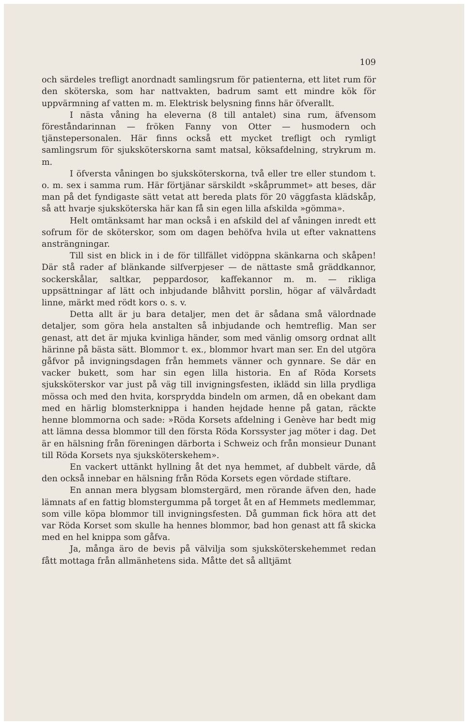109
och särdeles trefligt anordnadt samlingsrum för patienterna, ett litet rum för den sköterska, som har nattvakten, badrum samt ett mindre kök för uppvärmning af vatten m. m. Elektrisk belysning finns här öfverallt.
I nästa våning ha eleverna (8 till antalet) sina rum, äfvensom föreståndarinnan — fröken Fanny von Otter — husmodern och tjänstepersonalen. Här finns också ett mycket trefligt och rymligt samlingsrum för sjuksköterskorna samt matsal, köksafdelning, strykrum m. m.
I öfversta våningen bo sjuksköterskorna, två eller tre eller stundom t. o. m. sex i samma rum. Här förtjänar särskildt »skåprummet» att beses, där man på det fyndigaste sätt vetat att bereda plats för 20 väggfasta klädskåp, så att hvarje sjuksköterska här kan få sin egen lilla afskilda »gömma».
Helt omtänksamt har man också i en afskild del af våningen inredt ett sofrum för de sköterskor, som om dagen behöfva hvila ut efter vaknattens ansträngningar.
Till sist en blick in i de för tillfället vidöppna skänkarna och skåpen! Där stå rader af blänkande silfverpjeser — de nättaste små gräddkannor, sockerskålar, saltkar, peppardosor, kaffekannor m. m. — rikliga uppsättningar af lätt och inbjudande blåhvitt porslin, högar af välvårdadt linne, märkt med rödt kors o. s. v.
Detta allt är ju bara detaljer, men det är sådana små välordnade detaljer, som göra hela anstalten så inbjudande och hemtreflig. Man ser genast, att det är mjuka kvinliga händer, som med vänlig omsorg ordnat allt härinne på bästa sätt. Blommor t. ex., blommor hvart man ser. En del utgöra gåfvor på invigningsdagen från hemmets vänner och gynnare. Se där en vacker bukett, som har sin egen lilla historia. En af Röda Korsets sjuksköterskor var just på väg till invigningsfesten, iklädd sin lilla prydliga mössa och med den hvita, korsprydda bindeln om armen, då en obekant dam med en härlig blomsterknippa i handen hejdade henne på gatan, räckte henne blommorna och sade: »Röda Korsets afdelning i Genève har bedt mig att lämna dessa blommor till den första Röda Korssyster jag möter i dag. Det är en hälsning från föreningen därborta i Schweiz och från monsieur Dunant till Röda Korsets nya sjuksköterskehem».
En vackert uttänkt hyllning åt det nya hemmet, af dubbelt värde, då den också innebar en hälsning från Röda Korsets egen vördade stiftare.
En annan mera blygsam blomstergärd, men rörande äfven den, hade lämnats af en fattig blomstergumma på torget åt en af Hemmets medlemmar, som ville köpa blommor till invigningsfesten. Då gumman fick höra att det var Röda Korset som skulle ha hennes blommor, bad hon genast att få skicka med en hel knippa som gåfva.
Ja, många äro de bevis på välvilja som sjuksköterskehemmet redan fått mottaga från allmänhetens sida. Måtte det så alltjämt